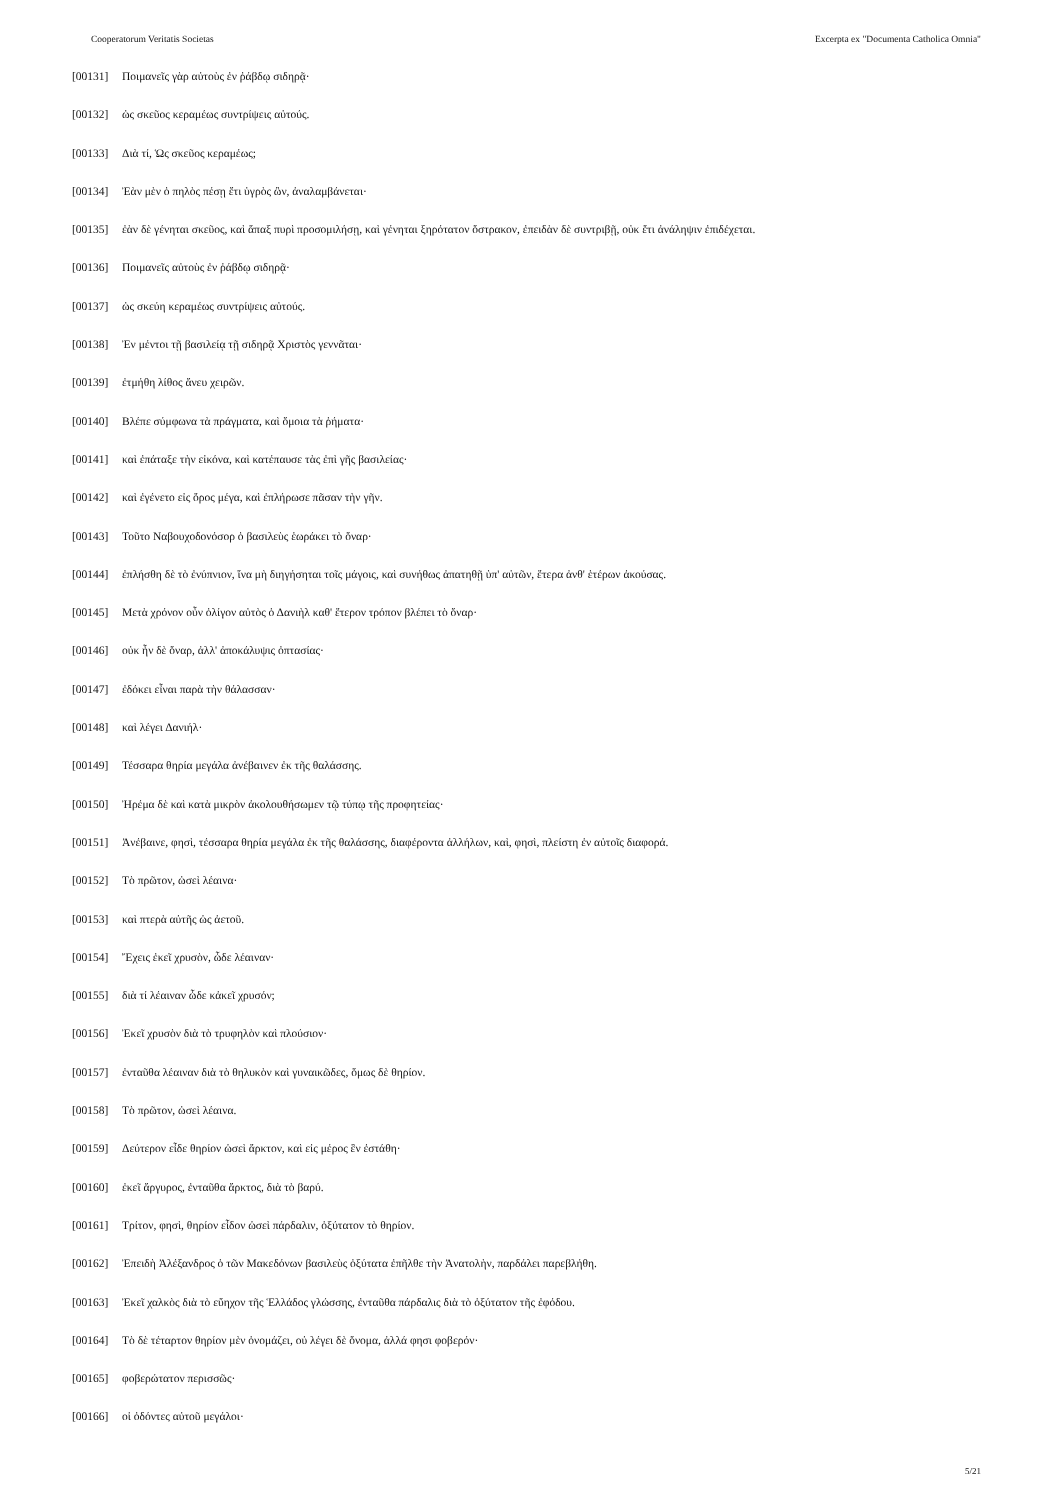Cooperatorum Veritatis Societas Excerpta ex "Documenta Catholica Omnia"
[00131] Ποιμανεῖς γὰρ αὐτοὺς ἐν ῥάβδῳ σιδηρᾷ·
[00132] ὡς σκεῦος κεραμέως συντρίψεις αὐτούς.
[00133] Διὰ τί, Ὡς σκεῦος κεραμέως;
[00134] Ἐὰν μὲν ὁ πηλὸς πέσῃ ἔτι ὑγρὸς ὢν, ἀναλαμβάνεται·
[00135] ἐὰν δὲ γένηται σκεῦος, καὶ ἅπαξ πυρὶ προσομιλήσῃ, καὶ γένηται ξηρότατον ὄστρακον, ἐπειδὰν δὲ συντριβῇ, οὐκ ἔτι ἀνάληψιν ἐπιδέχεται.
[00136] Ποιμανεῖς αὐτοὺς ἐν ῥάβδῳ σιδηρᾷ·
[00137] ὡς σκεύη κεραμέως συντρίψεις αὐτούς.
[00138] Ἐν μέντοι τῇ βασιλείᾳ τῇ σιδηρᾷ Χριστὸς γεννᾶται·
[00139] ἐτμήθη λίθος ἄνευ χειρῶν.
[00140] Βλέπε σύμφωνα τὰ πράγματα, καὶ ὅμοια τὰ ῥήματα·
[00141] καὶ ἐπάταξε τὴν εἰκόνα, καὶ κατέπαυσε τὰς ἐπὶ γῆς βασιλείας·
[00142] καὶ ἐγένετο εἰς ὄρος μέγα, καὶ ἐπλήρωσε πᾶσαν τὴν γῆν.
[00143] Τοῦτο Ναβουχοδονόσορ ὁ βασιλεὺς ἑωράκει τὸ ὄναρ·
[00144] ἐπλήσθη δὲ τὸ ἐνύπνιον, ἵνα μὴ διηγήσηται τοῖς μάγοις, καὶ συνήθως ἀπατηθῇ ὑπ' αὐτῶν, ἕτερα ἀνθ' ἑτέρων ἀκούσας.
[00145] Μετὰ χρόνον οὖν ὀλίγον αὐτὸς ὁ Δανιὴλ καθ' ἕτερον τρόπον βλέπει τὸ ὄναρ·
[00146] οὐκ ἦν δὲ ὄναρ, ἀλλ' ἀποκάλυψις ὀπτασίας·
[00147] ἐδόκει εἶναι παρὰ τὴν θάλασσαν·
[00148] καὶ λέγει Δανιήλ·
[00149] Τέσσαρα θηρία μεγάλα ἀνέβαινεν ἐκ τῆς θαλάσσης.
[00150] Ἠρέμα δὲ καὶ κατὰ μικρὸν ἀκολουθήσωμεν τῷ τύπῳ τῆς προφητείας·
[00151] Ἀνέβαινε, φησὶ, τέσσαρα θηρία μεγάλα ἐκ τῆς θαλάσσης, διαφέροντα ἀλλήλων, καὶ, φησὶ, πλείστη ἐν αὐτοῖς διαφορά.
[00152] Τὸ πρῶτον, ὡσεὶ λέαινα·
[00153] καὶ πτερὰ αὐτῆς ὡς ἀετοῦ.
[00154] Ἔχεις ἐκεῖ χρυσὸν, ὧδε λέαιναν·
[00155] διὰ τί λέαιναν ὧδε κἀκεῖ χρυσόν;
[00156] Ἐκεῖ χρυσὸν διὰ τὸ τρυφηλὸν καὶ πλούσιον·
[00157] ἐνταῦθα λέαιναν διὰ τὸ θηλυκὸν καὶ γυναικῶδες, ὅμως δὲ θηρίον.
[00158] Τὸ πρῶτον, ὡσεὶ λέαινα.
[00159] Δεύτερον εἶδε θηρίον ὡσεὶ ἄρκτον, καὶ εἰς μέρος ἓν ἐστάθη·
[00160] ἐκεῖ ἄργυρος, ἐνταῦθα ἄρκτος, διὰ τὸ βαρύ.
[00161] Τρίτον, φησὶ, θηρίον εἶδον ὡσεὶ πάρδαλιν, ὀξύτατον τὸ θηρίον.
[00162] Ἐπειδὴ Ἀλέξανδρος ὁ τῶν Μακεδόνων βασιλεὺς ὀξύτατα ἐπῆλθε τὴν Ἀνατολὴν, παρδάλει παρεβλήθη.
[00163] Ἐκεῖ χαλκὸς διὰ τὸ εὔηχον τῆς Ἑλλάδος γλώσσης, ἐνταῦθα πάρδαλις διὰ τὸ ὀξύτατον τῆς ἐφόδου.
[00164] Τὸ δὲ τέταρτον θηρίον μὲν ὀνομάζει, οὐ λέγει δὲ ὄνομα, ἀλλά φησι φοβερόν·
[00165] φοβερώτατον περισσῶς·
[00166] οἱ ὀδόντες αὐτοῦ μεγάλοι·
5/21